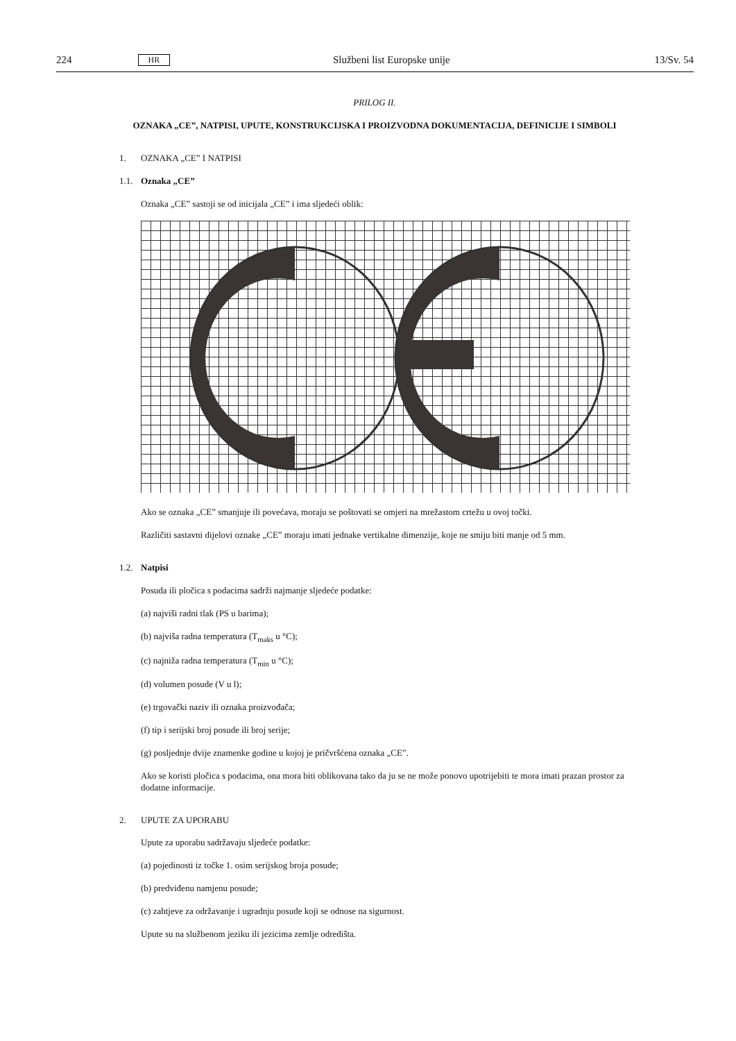224 HR Službeni list Europske unije 13/Sv. 54
PRILOG II.
OZNAKA „CE”, NATPISI, UPUTE, KONSTRUKCIJSKA I PROIZVODNA DOKUMENTACIJA, DEFINICIJE I SIMBOLI
1. OZNAKA „CE” I NATPISI
1.1. Oznaka „CE”
Oznaka „CE” sastoji se od inicijala „CE” i ima sljedeći oblik:
Ako se oznaka „CE” smanjuje ili povećava, moraju se poštovati se omjeri na mrežastom crtežu u ovoj točki.
Različiti sastavni dijelovi oznake „CE” moraju imati jednake vertikalne dimenzije, koje ne smiju biti manje od 5 mm.
1.2. Natpisi
Posuda ili pločica s podacima sadrži najmanje sljedeće podatke:
(a) najviši radni tlak (PS u barima);
(b) najviša radna temperatura (T<sub>maks</sub> u °C);
(c) najniža radna temperatura (T<sub>min</sub> u °C);
(d) volumen posude (V u l);
(e) trgovački naziv ili oznaka proizvođača;
(f) tip i serijski broj posude ili broj serije;
(g) posljednje dvije znamenke godine u kojoj je pričvršćena oznaka „CE”.
Ako se koristi pločica s podacima, ona mora biti oblikovana tako da ju se ne može ponovo upotrijebiti te mora imati prazan prostor za dodatne informacije.
2. UPUTE ZA UPORABU
Upute za uporabu sadržavaju sljedeće podatke:
(a) pojedinosti iz točke 1. osim serijskog broja posude;
(b) predviđenu namjenu posude;
(c) zahtjeve za održavanje i ugradnju posude koji se odnose na sigurnost.
Upute su na službenom jeziku ili jezicima zemlje odredišta.